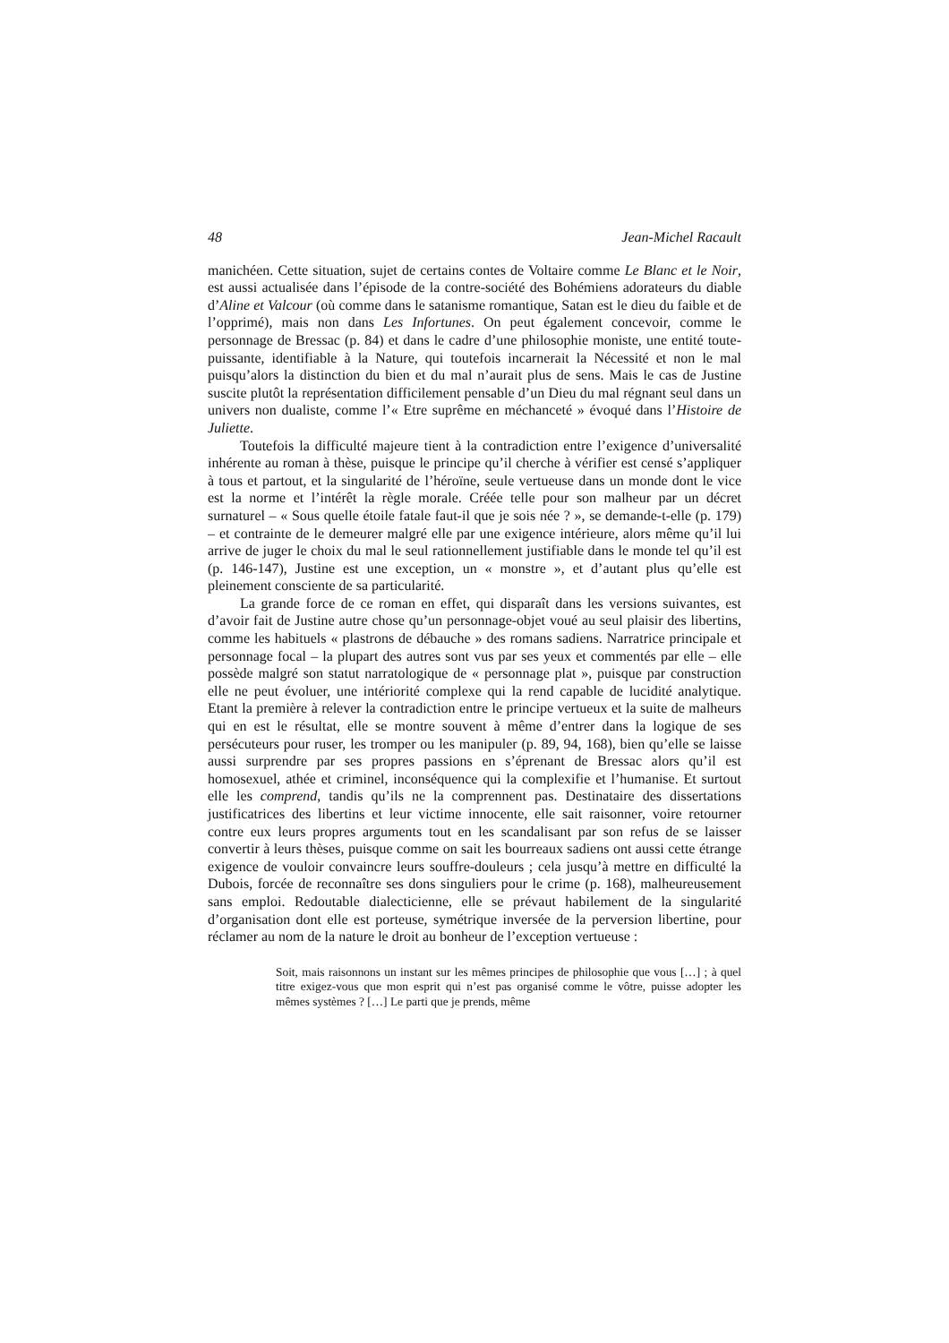48 Jean-Michel Racault
manichéen. Cette situation, sujet de certains contes de Voltaire comme Le Blanc et le Noir, est aussi actualisée dans l’épisode de la contre-société des Bohémiens adorateurs du diable d’Aline et Valcour (où comme dans le satanisme romantique, Satan est le dieu du faible et de l’opprimé), mais non dans Les Infortunes. On peut également concevoir, comme le personnage de Bressac (p. 84) et dans le cadre d’une philosophie moniste, une entité toute-puissante, identifiable à la Nature, qui toutefois incarnerait la Nécessité et non le mal puisqu’alors la distinction du bien et du mal n’aurait plus de sens. Mais le cas de Justine suscite plutôt la représentation difficilement pensable d’un Dieu du mal régnant seul dans un univers non dualiste, comme l’« Etre suprême en méchanceté » évoqué dans l’Histoire de Juliette.
Toutefois la difficulté majeure tient à la contradiction entre l’exigence d’universalité inhérente au roman à thèse, puisque le principe qu’il cherche à vérifier est censé s’appliquer à tous et partout, et la singularité de l’héroïne, seule vertueuse dans un monde dont le vice est la norme et l’intérêt la règle morale. Créée telle pour son malheur par un décret surnaturel – « Sous quelle étoile fatale faut-il que je sois née ? », se demande-t-elle (p. 179) – et contrainte de le demeurer malgré elle par une exigence intérieure, alors même qu’il lui arrive de juger le choix du mal le seul rationnellement justifiable dans le monde tel qu’il est (p. 146-147), Justine est une exception, un « monstre », et d’autant plus qu’elle est pleinement consciente de sa particularité.
La grande force de ce roman en effet, qui disparaît dans les versions suivantes, est d’avoir fait de Justine autre chose qu’un personnage-objet voué au seul plaisir des libertins, comme les habituels « plastrons de débauche » des romans sadiens. Narratrice principale et personnage focal – la plupart des autres sont vus par ses yeux et commentés par elle – elle possède malgré son statut narratologique de « personnage plat », puisque par construction elle ne peut évoluer, une intériorité complexe qui la rend capable de lucidité analytique. Etant la première à relever la contradiction entre le principe vertueux et la suite de malheurs qui en est le résultat, elle se montre souvent à même d’entrer dans la logique de ses persécuteurs pour ruser, les tromper ou les manipuler (p. 89, 94, 168), bien qu’elle se laisse aussi surprendre par ses propres passions en s’éprenant de Bressac alors qu’il est homosexuel, athée et criminel, inconséquence qui la complexifie et l’humanise. Et surtout elle les comprend, tandis qu’ils ne la comprennent pas. Destinataire des dissertations justificatrices des libertins et leur victime innocente, elle sait raisonner, voire retourner contre eux leurs propres arguments tout en les scandalisant par son refus de se laisser convertir à leurs thèses, puisque comme on sait les bourreaux sadiens ont aussi cette étrange exigence de vouloir convaincre leurs souffre-douleurs ; cela jusqu’à mettre en difficulté la Dubois, forcée de reconnaître ses dons singuliers pour le crime (p. 168), malheureusement sans emploi. Redoutable dialecticienne, elle se prévaut habilement de la singularité d’organisation dont elle est porteuse, symétrique inversée de la perversion libertine, pour réclamer au nom de la nature le droit au bonheur de l’exception vertueuse :
Soit, mais raisonnons un instant sur les mêmes principes de philosophie que vous […] ; à quel titre exigez-vous que mon esprit qui n’est pas organisé comme le vôtre, puisse adopter les mêmes systèmes ? […] Le parti que je prends, même